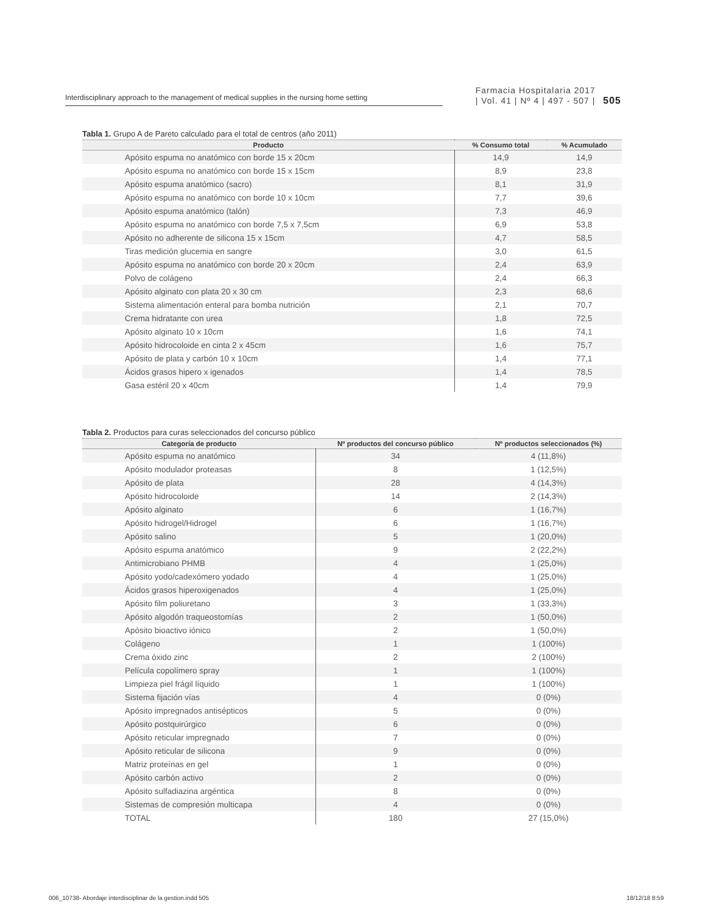Interdisciplinary approach to the management of medical supplies in the nursing home setting
Farmacia Hospitalaria 2017
| Vol. 41 | Nº 4 | 497 - 507 | 505
Tabla 1. Grupo A de Pareto calculado para el total de centros (año 2011)
| Producto | % Consumo total | % Acumulado |
| --- | --- | --- |
| Apósito espuma no anatómico con borde 15 x 20cm | 14,9 | 14,9 |
| Apósito espuma no anatómico con borde 15 x 15cm | 8,9 | 23,8 |
| Apósito espuma anatómico (sacro) | 8,1 | 31,9 |
| Apósito espuma no anatómico con borde 10 x 10cm | 7,7 | 39,6 |
| Apósito espuma anatómico (talón) | 7,3 | 46,9 |
| Apósito espuma no anatómico con borde 7,5 x 7,5cm | 6,9 | 53,8 |
| Apósito no adherente de silicona 15 x 15cm | 4,7 | 58,5 |
| Tiras medición glucemia en sangre | 3,0 | 61,5 |
| Apósito espuma no anatómico con borde 20 x 20cm | 2,4 | 63,9 |
| Polvo de colágeno | 2,4 | 66,3 |
| Apósito alginato con plata 20 x 30 cm | 2,3 | 68,6 |
| Sistema alimentación enteral para bomba nutrición | 2,1 | 70,7 |
| Crema hidratante con urea | 1,8 | 72,5 |
| Apósito alginato 10 x 10cm | 1,6 | 74,1 |
| Apósito hidrocoloide en cinta 2 x 45cm | 1,6 | 75,7 |
| Apósito de plata y carbón 10 x 10cm | 1,4 | 77,1 |
| Ácidos grasos hipero x igenados | 1,4 | 78,5 |
| Gasa estéril 20 x 40cm | 1,4 | 79,9 |
Tabla 2. Productos para curas seleccionados del concurso público
| Categoría de producto | Nº productos del concurso público | Nº productos seleccionados (%) |
| --- | --- | --- |
| Apósito espuma no anatómico | 34 | 4 (11,8%) |
| Apósito modulador proteasas | 8 | 1 (12,5%) |
| Apósito de plata | 28 | 4 (14,3%) |
| Apósito hidrocoloide | 14 | 2 (14,3%) |
| Apósito alginato | 6 | 1 (16,7%) |
| Apósito hidrogel/Hidrogel | 6 | 1 (16,7%) |
| Apósito salino | 5 | 1 (20,0%) |
| Apósito espuma anatómico | 9 | 2 (22,2%) |
| Antimicrobiano PHMB | 4 | 1 (25,0%) |
| Apósito yodo/cadexómero yodado | 4 | 1 (25,0%) |
| Ácidos grasos hiperoxigenados | 4 | 1 (25,0%) |
| Apósito film poliuretano | 3 | 1 (33,3%) |
| Apósito algodón traqueostomías | 2 | 1 (50,0%) |
| Apósito bioactivo iónico | 2 | 1 (50,0%) |
| Colágeno | 1 | 1 (100%) |
| Crema óxido zinc | 2 | 2 (100%) |
| Película copolímero spray | 1 | 1 (100%) |
| Limpieza piel frágil líquido | 1 | 1 (100%) |
| Sistema fijación vías | 4 | 0 (0%) |
| Apósito impregnados antisépticos | 5 | 0 (0%) |
| Apósito postquirúrgico | 6 | 0 (0%) |
| Apósito reticular impregnado | 7 | 0 (0%) |
| Apósito reticular de silicona | 9 | 0 (0%) |
| Matriz proteínas en gel | 1 | 0 (0%) |
| Apósito carbón activo | 2 | 0 (0%) |
| Apósito sulfadiazina argéntica | 8 | 0 (0%) |
| Sistemas de compresión multicapa | 4 | 0 (0%) |
| TOTAL | 180 | 27 (15,0%) |
006_10738- Abordaje interdisciplinar de la gestion.indd 505 18/12/18 8:59